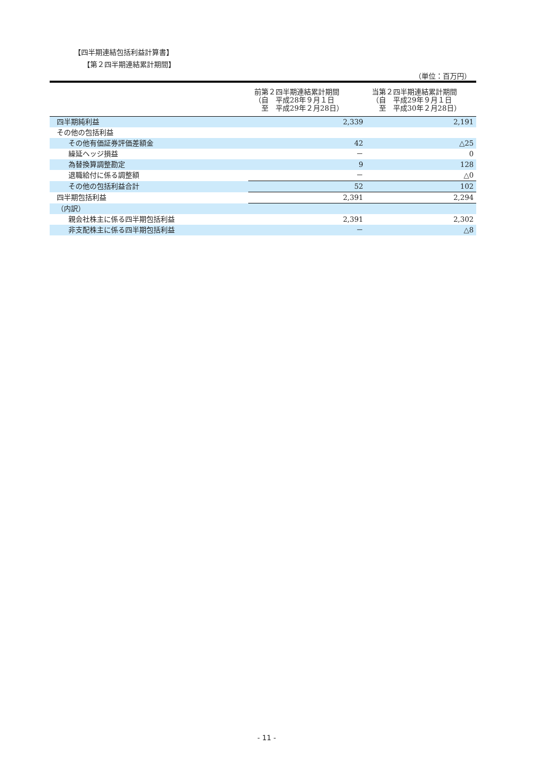【四半期連結包括利益計算書】
【第２四半期連結累計期間】
（単位：百万円）
| | 前第２四半期連結累計期間 （自 平成28年９月１日 至 平成29年２月28日） | 当第２四半期連結累計期間 （自 平成29年９月１日 至 平成30年２月28日） |
| --- | --- | --- |
| 四半期純利益 | 2,339 | 2,191 |
| その他の包括利益 | | |
| その他有価証券評価差額金 | 42 | △25 |
| 繰延ヘッジ損益 | － | 0 |
| 為替換算調整勘定 | 9 | 128 |
| 退職給付に係る調整額 | － | △0 |
| その他の包括利益合計 | 52 | 102 |
| 四半期包括利益 | 2,391 | 2,294 |
| （内訳） | | |
| 親会社株主に係る四半期包括利益 | 2,391 | 2,302 |
| 非支配株主に係る四半期包括利益 | － | △8 |
- 11 -